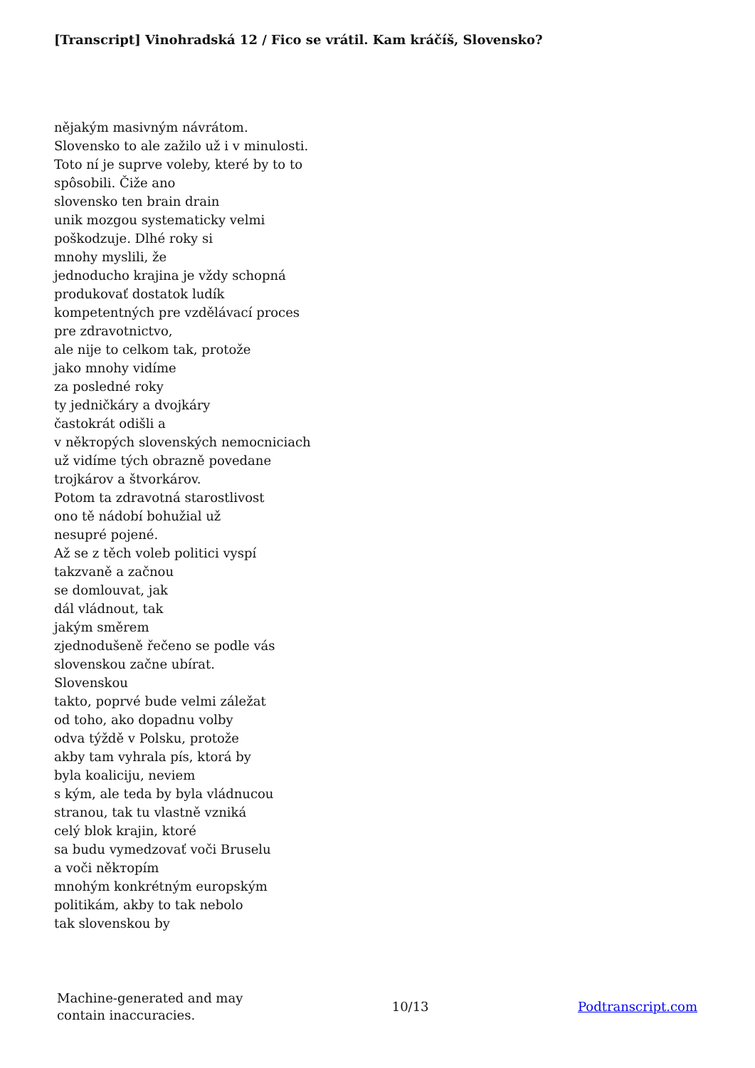[Transcript] Vinohradská 12 / Fico se vrátil. Kam kráčíš, Slovensko?
nějakým masivným návrátom.
Slovensko to ale zažilo už i v minulosti.
Toto ní je suprve voleby, které by to to
spôsobili. Čiže ano
slovensko ten brain drain
unik mozgou systematicky velmi
poškodzuje. Dlhé roky si
mnohy myslili, že
jednoducho krajina je vždy schopná
produkovať dostatok ludík
kompetentných pre vzdělávací proces
pre zdravotnictvo,
ale nije to celkom tak, protože
jako mnohy vidíme
za posledné roky
ty jedničkáry a dvojkáry
častokrát odišli a
v někторých slovenských nemocniciach
už vidíme tých obrazně povedane
trojkárov a štvorkárov.
Potom ta zdravotná starostlivost
ono tě nádobí bohužial už
nesupré pojené.
Až se z těch voleb politici vyspí
takzvaně a začnou
se domlouvat, jak
dál vládnout, tak
jakým směrem
zjednodušeně řečeno se podle vás
slovenskou začne ubírat.
Slovenskou
takto, poprvé bude velmi záležat
od toho, ako dopadnu volby
odva týždě v Polsku, protože
akby tam vyhrala pís, ktorá by
byla koaliciju, neviem
s kým, ale teda by byla vládnucou
stranou, tak tu vlastně vzniká
celý blok krajin, ktoré
sa budu vymedzovať voči Bruselu
a voči někторím
mnohým konkrétným europským
politikám, akby to tak nebolo
tak slovenskou by
Machine-generated and may
contain inaccuracies.
10/13 Podtranscript.com